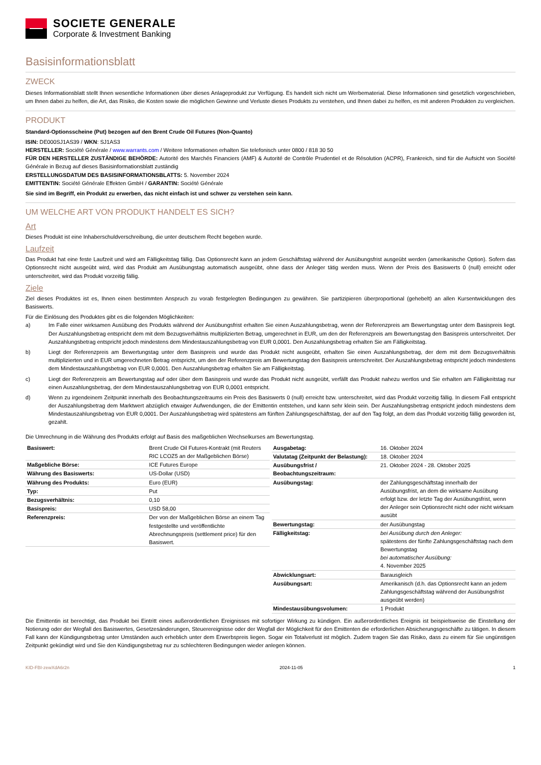SOCIETE GENERALE
Corporate & Investment Banking
Basisinformationsblatt
ZWECK
Dieses Informationsblatt stellt Ihnen wesentliche Informationen über dieses Anlageprodukt zur Verfügung. Es handelt sich nicht um Werbematerial. Diese Informationen sind gesetzlich vorgeschrieben, um Ihnen dabei zu helfen, die Art, das Risiko, die Kosten sowie die möglichen Gewinne und Verluste dieses Produkts zu verstehen, und Ihnen dabei zu helfen, es mit anderen Produkten zu vergleichen.
PRODUKT
Standard-Optionsscheine (Put) bezogen auf den Brent Crude Oil Futures (Non-Quanto)
ISIN: DE000SJ1AS39 / WKN: SJ1AS3
HERSTELLER: Société Générale / www.warrants.com / Weitere Informationen erhalten Sie telefonisch unter 0800 / 818 30 50
FÜR DEN HERSTELLER ZUSTÄNDIGE BEHÖRDE: Autorité des Marchés Financiers (AMF) & Autorité de Contrôle Prudentiel et de Résolution (ACPR), Frankreich, sind für die Aufsicht von Société Générale in Bezug auf dieses Basisinformationsblatt zuständig
ERSTELLUNGSDATUM DES BASISINFORMATIONSBLATTS: 5. November 2024
EMITTENTIN: Société Générale Effekten GmbH / GARANTIN: Société Générale
Sie sind im Begriff, ein Produkt zu erwerben, das nicht einfach ist und schwer zu verstehen sein kann.
UM WELCHE ART VON PRODUKT HANDELT ES SICH?
Art
Dieses Produkt ist eine Inhaberschuldverschreibung, die unter deutschem Recht begeben wurde.
Laufzeit
Das Produkt hat eine feste Laufzeit und wird am Fälligkeitstag fällig. Das Optionsrecht kann an jedem Geschäftstag während der Ausübungsfrist ausgeübt werden (amerikanische Option). Sofern das Optionsrecht nicht ausgeübt wird, wird das Produkt am Ausübungstag automatisch ausgeübt, ohne dass der Anleger tätig werden muss. Wenn der Preis des Basiswerts 0 (null) erreicht oder unterschreitet, wird das Produkt vorzeitig fällig.
Ziele
Ziel dieses Produktes ist es, Ihnen einen bestimmten Anspruch zu vorab festgelegten Bedingungen zu gewähren. Sie partizipieren überproportional (gehebelt) an allen Kursentwicklungen des Basiswerts.
Für die Einlösung des Produktes gibt es die folgenden Möglichkeiten:
a) Im Falle einer wirksamen Ausübung des Produkts während der Ausübungsfrist erhalten Sie einen Auszahlungsbetrag, wenn der Referenzpreis am Bewertungstag unter dem Basispreis liegt. Der Auszahlungsbetrag entspricht dem mit dem Bezugsverhältnis multiplizierten Betrag, umgerechnet in EUR, um den der Referenzpreis am Bewertungstag den Basispreis unterschreitet. Der Auszahlungsbetrag entspricht jedoch mindestens dem Mindestauszahlungsbetrag von EUR 0,0001. Den Auszahlungsbetrag erhalten Sie am Fälligkeitstag.
b) Liegt der Referenzpreis am Bewertungstag unter dem Basispreis und wurde das Produkt nicht ausgeübt, erhalten Sie einen Auszahlungsbetrag, der dem mit dem Bezugsverhältnis multiplizierten und in EUR umgerechneten Betrag entspricht, um den der Referenzpreis am Bewertungstag den Basispreis unterschreitet. Der Auszahlungsbetrag entspricht jedoch mindestens dem Mindestauszahlungsbetrag von EUR 0,0001. Den Auszahlungsbetrag erhalten Sie am Fälligkeitstag.
c) Liegt der Referenzpreis am Bewertungstag auf oder über dem Basispreis und wurde das Produkt nicht ausgeübt, verfällt das Produkt nahezu wertlos und Sie erhalten am Fälligkeitstag nur einen Auszahlungsbetrag, der dem Mindestauszahlungsbetrag von EUR 0,0001 entspricht.
d) Wenn zu irgendeinem Zeitpunkt innerhalb des Beobachtungszeitraums ein Preis des Basiswerts 0 (null) erreicht bzw. unterschreitet, wird das Produkt vorzeitig fällig. In diesem Fall entspricht der Auszahlungsbetrag dem Marktwert abzüglich etwaiger Aufwendungen, die der Emittentin entstehen, und kann sehr klein sein. Der Auszahlungsbetrag entspricht jedoch mindestens dem Mindestauszahlungsbetrag von EUR 0,0001. Der Auszahlungsbetrag wird spätestens am fünften Zahlungsgeschäftstag, der auf den Tag folgt, an dem das Produkt vorzeitig fällig geworden ist, gezahlt.
Die Umrechnung in die Währung des Produkts erfolgt auf Basis des maßgeblichen Wechselkurses am Bewertungstag.
| Basiswert: | Brent Crude Oil Futures-Kontrakt (mit Reuters RIC LCOZ5 an der Maßgeblichen Börse) |
| Maßgebliche Börse: | ICE Futures Europe |
| Währung des Basiswerts: | US-Dollar (USD) |
| Währung des Produkts: | Euro (EUR) |
| Typ: | Put |
| Bezugsverhältnis: | 0,10 |
| Basispreis: | USD 58,00 |
| Referenzpreis: | Der von der Maßgeblichen Börse an einem Tag festgestellte und veröffentlichte Abrechnungspreis (settlement price) für den Basiswert. |
| Ausgabetag: | 16. Oktober 2024 |
| Valutatag (Zeitpunkt der Belastung): | 18. Oktober 2024 |
| Ausübungsfrist / Beobachtungszeitraum: | 21. Oktober 2024 - 28. Oktober 2025 |
| Ausübungstag: | der Zahlungsgeschäftstag innerhalb der Ausübungsfrist, an dem die wirksame Ausübung erfolgt bzw. der letzte Tag der Ausübungsfrist, wenn der Anleger sein Optionsrecht nicht oder nicht wirksam ausübt |
| Bewertungstag: | der Ausübungstag |
| Fälligkeitstag: | bei Ausübung durch den Anleger: spätestens der fünfte Zahlungsgeschäftstag nach dem Bewertungstag bei automatischer Ausübung: 4. November 2025 |
| Abwicklungsart: | Barausgleich |
| Ausübungsart: | Amerikanisch (d.h. das Optionsrecht kann an jedem Zahlungsgeschäftstag während der Ausübungsfrist ausgeübt werden) |
| Mindestausübungsvolumen: | 1 Produkt |
Die Emittentin ist berechtigt, das Produkt bei Eintritt eines außerordentlichen Ereignisses mit sofortiger Wirkung zu kündigen. Ein außerordentliches Ereignis ist beispielsweise die Einstellung der Notierung oder der Wegfall des Basiswertes, Gesetzesänderungen, Steuerereignisse oder der Wegfall der Möglichkeit für den Emittenten die erforderlichen Absicherungsgeschäfte zu tätigen. In diesem Fall kann der Kündigungsbetrag unter Umständen auch erheblich unter dem Erwerbspreis liegen. Sogar ein Totalverlust ist möglich. Zudem tragen Sie das Risiko, dass zu einem für Sie ungünstigen Zeitpunkt gekündigt wird und Sie den Kündigungsbetrag nur zu schlechteren Bedingungen wieder anlegen können.
KID-FBI-zewXdA6r2n 2024-11-05 1